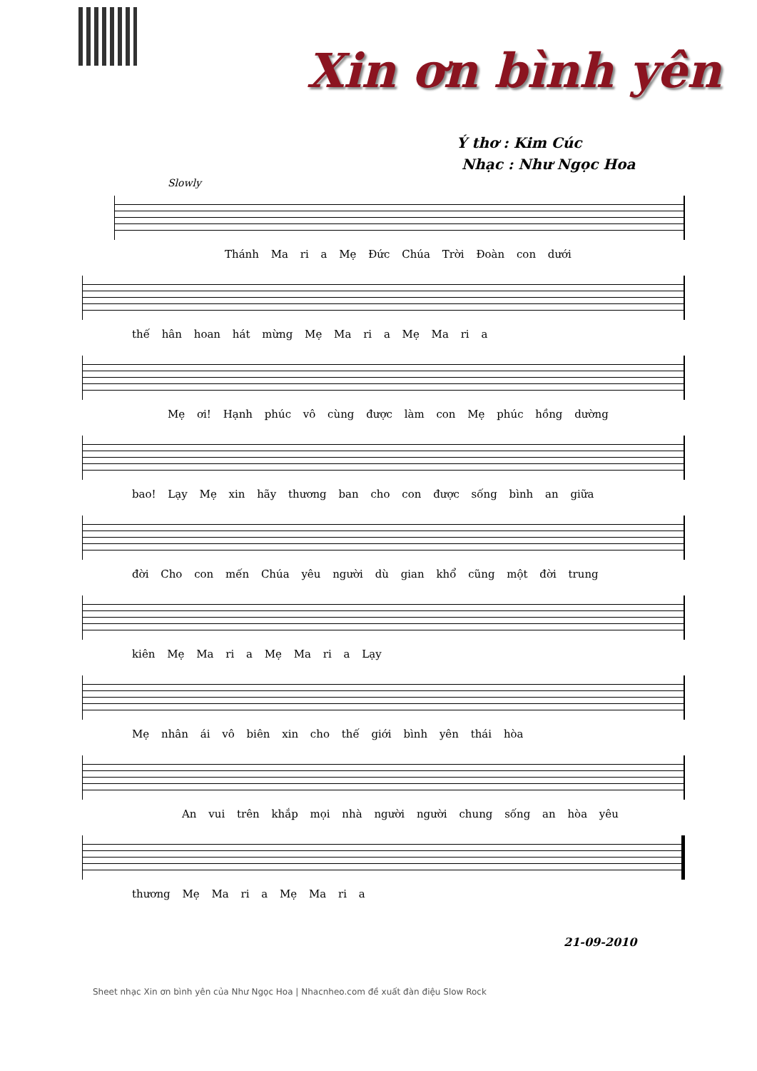Xin ơn bình yên
Ý thơ : Kim Cúc
Nhạc : Như Ngọc Hoa
Slowly
Thánh Ma ri a Mẹ Đức Chúa Trời Đoàn con dưới
thế hân hoan hát mừng Mẹ Ma ri a Mẹ Ma ri a
Mẹ ơi! Hạnh phúc vô cùng được làm con Mẹ phúc hồng dường
bao! Lạy Mẹ xin hãy thương ban cho con được sống bình an giữa
đời Cho con mến Chúa yêu người dù gian khổ cũng một đời trung
kiên Mẹ Ma ri a Mẹ Ma ri a Lạy
Mẹ nhân ái vô biên xin cho thế giới bình yên thái hòa
An vui trên khắp mọi nhà người người chung sống an hòa yêu
thương Mẹ Ma ri a Mẹ Ma ri a
21-09-2010
Sheet nhạc Xin ơn bình yên của Như Ngọc Hoa | Nhacnheo.com đề xuất đàn điệu Slow Rock